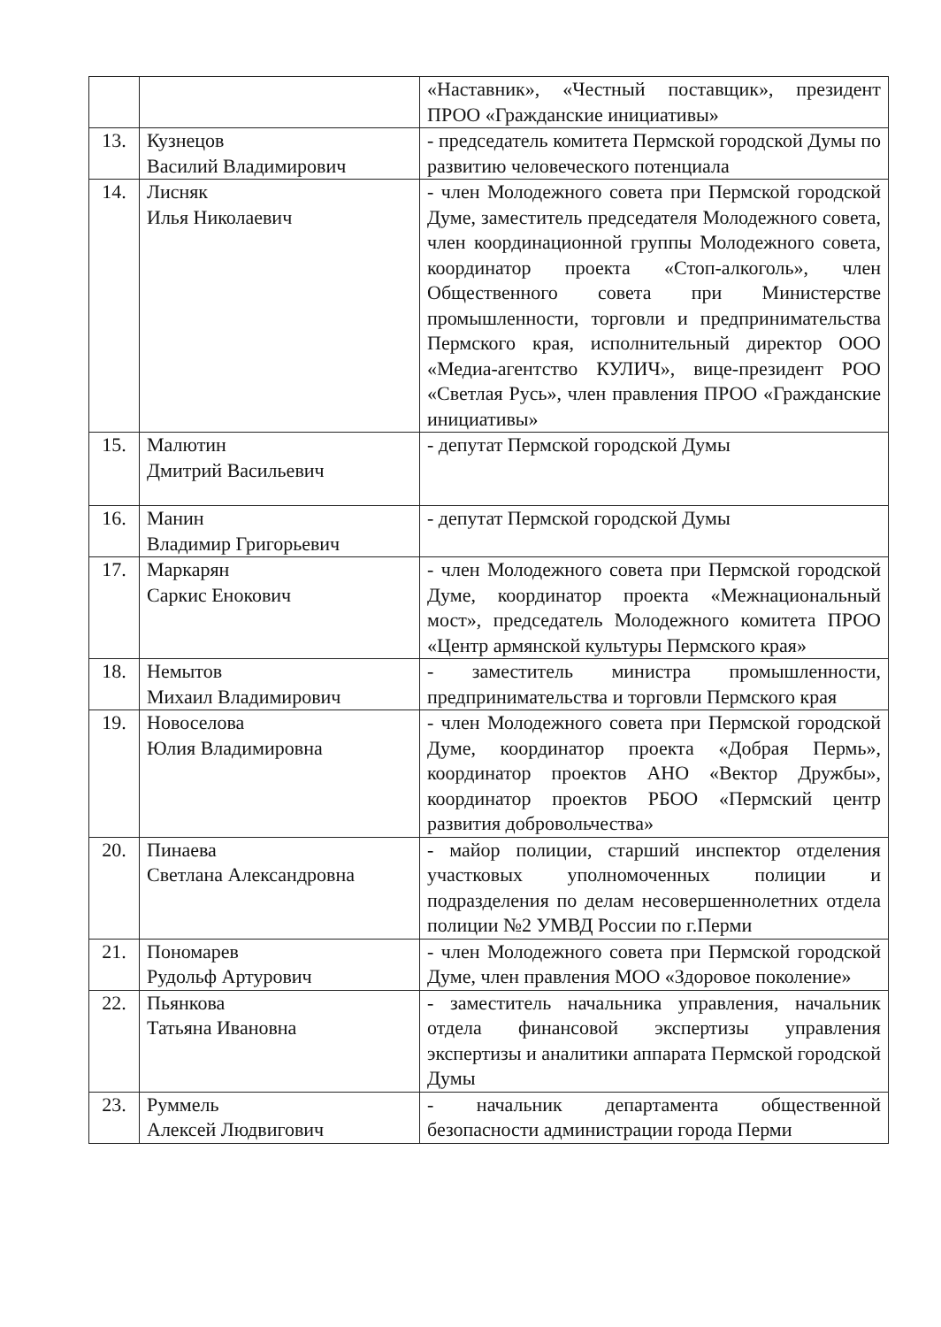| | | «Наставник», «Честный поставщик», президент ПРОО «Гражданские инициативы» |
| 13. | Кузнецов Василий Владимирович | - председатель комитета Пермской городской Думы по развитию человеческого потенциала |
| 14. | Лисняк Илья Николаевич | - член Молодежного совета при Пермской городской Думе, заместитель председателя Молодежного совета, член координационной группы Молодежного совета, координатор проекта «Стоп-алкоголь», член Общественного совета при Министерстве промышленности, торговли и предпринимательства Пермского края, исполнительный директор ООО «Медиа-агентство КУЛИЧ», вице-президент РОО «Светлая Русь», член правления ПРОО «Гражданские инициативы» |
| 15. | Малютин Дмитрий Васильевич | - депутат Пермской городской Думы |
| 16. | Манин Владимир Григорьевич | - депутат Пермской городской Думы |
| 17. | Маркарян Саркис Енокович | - член Молодежного совета при Пермской городской Думе, координатор проекта «Межнациональный мост», председатель Молодежного комитета ПРОО «Центр армянской культуры Пермского края» |
| 18. | Немытов Михаил Владимирович | - заместитель министра промышленности, предпринимательства и торговли Пермского края |
| 19. | Новоселова Юлия Владимировна | - член Молодежного совета при Пермской городской Думе, координатор проекта «Добрая Пермь», координатор проектов АНО «Вектор Дружбы», координатор проектов РБОО «Пермский центр развития добровольчества» |
| 20. | Пинаева Светлана Александровна | - майор полиции, старший инспектор отделения участковых уполномоченных полиции и подразделения по делам несовершеннолетних отдела полиции №2 УМВД России по г.Перми |
| 21. | Пономарев Рудольф Артурович | - член Молодежного совета при Пермской городской Думе, член правления МОО «Здоровое поколение» |
| 22. | Пьянкова Татьяна Ивановна | - заместитель начальника управления, начальник отдела финансовой экспертизы управления экспертизы и аналитики аппарата Пермской городской Думы |
| 23. | Руммель Алексей Людвигович | - начальник департамента общественной безопасности администрации города Перми |